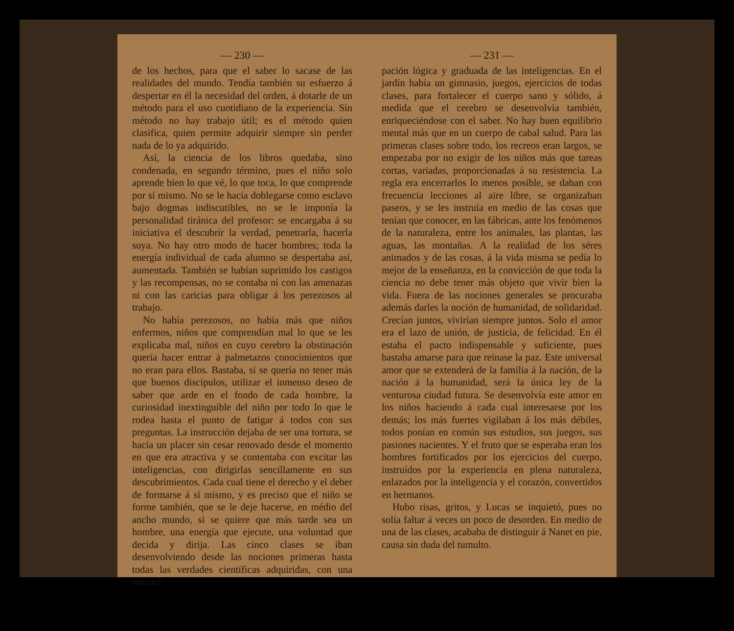— 230 —
de los hechos, para que el saber lo sacase de las realidades del mundo. Tendía también su esfuerzo á despertar en él la necesidad del orden, á dotarle de un método para el uso cuotidiano de la experiencia. Sin método no hay trabajo útil; es el método quien clasifica, quien permite adquirir siempre sin perder nada de lo ya adquirido.
Así, la ciencia de los libros quedaba, sino condenada, en segundo término, pues el niño solo aprende bien lo que vé, lo que toca, lo que comprende por sí mismo. No se le hacía doblegarse como esclavo bajo dogmas indiscutibles, no se le imponía la personalidad tiránica del profesor: se encargaba á su iniciativa el descubrír la verdad, penetrarla, hacerla suya. No hay otro modo de hacer hombres; toda la energía individual de cada alumno se despertaba así, aumentada. También se habían suprimido los castigos y las recompensas, no se contaba ni con las amenazas ni con las caricias para obligar á los perezosos al trabajo.
No había perezosos, no había más que niños enfermos, niños que comprendían mal lo que se les explicaba mal, niños en cuyo cerebro la obstinación quería hacer entrar á palmetazos conocimientos que no eran para ellos. Bastaba, si se quería no tener más que buenos discípulos, utilizar el inmenso deseo de saber que arde en el fondo de cada hombre, la curiosidad inextinguible del niño por todo lo que le rodea hasta el punto de fatigar á todos con sus preguntas. La instrucción dejaba de ser una tortura, se hacía un placer sin cesar renovado desde el momento en que era atractiva y se contentaba con excitar las inteligencias, con dirigirlas sencillamente en sus descubrimientos. Cada cual tiene el derecho y el deber de formarse á sí mismo, y es preciso que el niño se forme también, que se le deje hacerse, en médio del ancho mundo, si se quiere que más tarde sea un hombre, una energía que ejecute, una voluntad que decida y dirija. Las cinco clases se iban desenvolviendo desde las nociones primeras hasta todas las verdades científicas adquiridas, con una emanci-
— 231 —
pación lógica y graduada de las inteligencias. En el jardín había un gimnasio, juegos, ejercicios de todas clases, para fortalecer el cuerpo sano y sólido, á medida que el cerebro se desenvolvía también, enriqueciéndose con el saber. No hay buen equilibrio mental más que en un cuerpo de cabal salud. Para las primeras clases sobre todo, los recreos eran largos, se empezaba por no exigir de los niños más que tareas cortas, variadas, proporcionadas á su resistencia. La regla era encerrarlos lo menos posible, se daban con frecuencia lecciones al aire libre, se organizaban paseos, y se les instruía en medio de las cosas que tenían que conocer, en las fábricas, ante los fenómenos de la naturaleza, entre los animales, las plantas, las aguas, las montañas. A la realidad de los séres animados y de las cosas, á la vida misma se pedía lo mejor de la enseñanza, en la convicción de que toda la ciencia no debe tener más objeto que vivir bien la vida. Fuera de las nociones generales se procuraba además darles la noción de humanidad, de solidaridad. Crecían juntos, vivirían siempre juntos. Solo el amor era el lazo de unión, de justicia, de felicidad. En él estaba el pacto indispensable y suficiente, pues bastaba amarse para que reinase la paz. Este universal amor que se extenderá de la familia á la nación, de la nación á la humanidad, será la única ley de la venturosa ciudad futura. Se desenvolvía este amor en los niños haciendo á cada cual interesarse por los demás; los más fuertes vigilaban á los más débiles, todos ponían en común sus estudios, sus juegos, sus pasiones nacientes. Y el fruto que se esperaba eran los hombres fortificados por los ejercicios del cuerpo, instruídos por la experiencia en plena naturaleza, enlazados por la inteligencia y el corazón, convertidos en hermanos.
Hubo risas, gritos, y Lucas se inquietó, pues no solía faltar á veces un poco de desorden. En medio de una de las clases, acababa de distinguir á Nanet en pie, causa sin duda del tumulto.